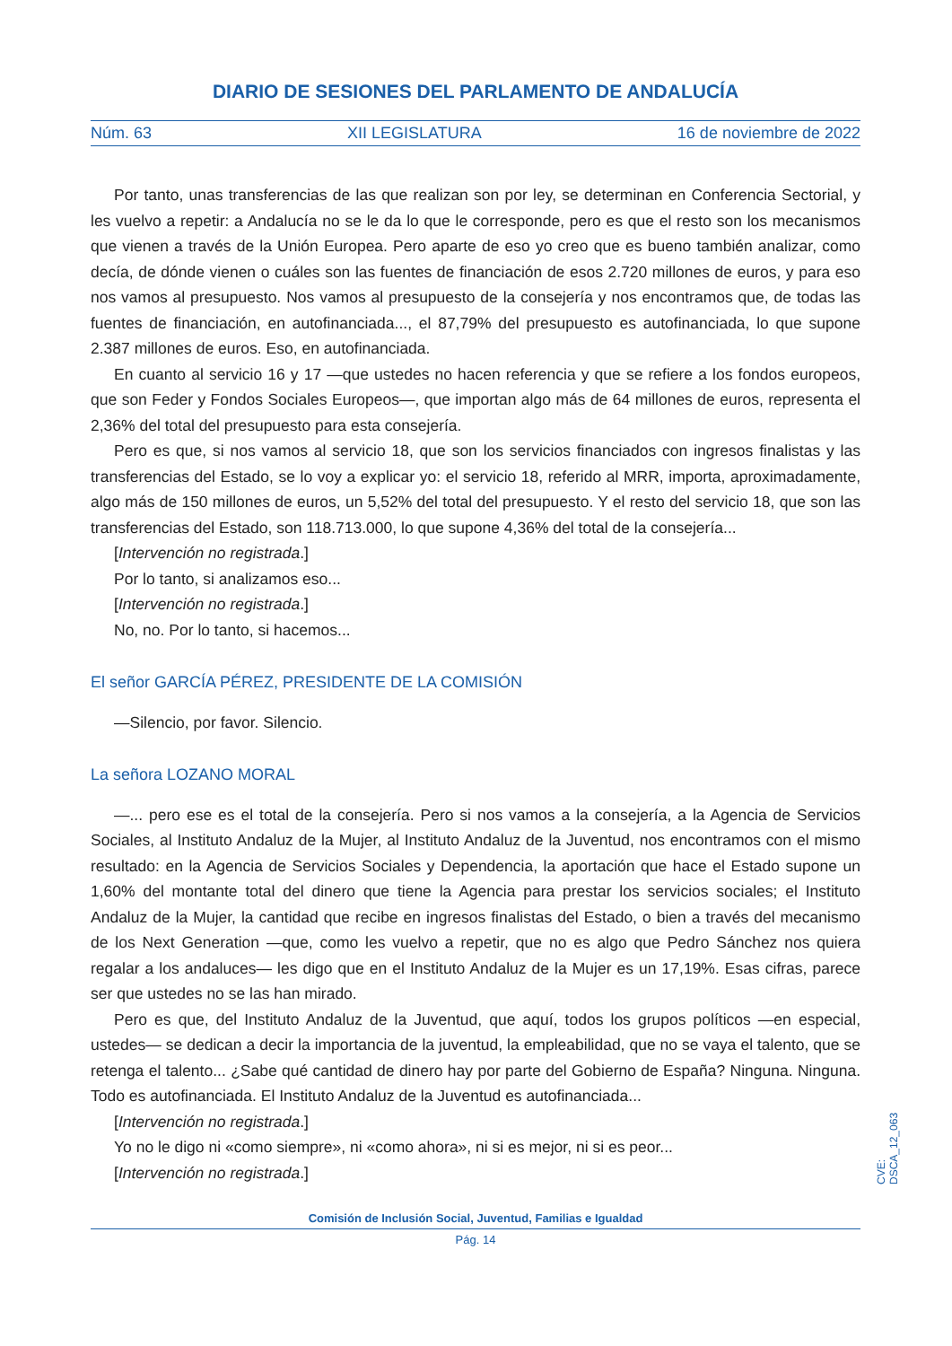DIARIO DE SESIONES DEL PARLAMENTO DE ANDALUCÍA
Núm. 63 XII LEGISLATURA 16 de noviembre de 2022
Por tanto, unas transferencias de las que realizan son por ley, se determinan en Conferencia Sectorial, y les vuelvo a repetir: a Andalucía no se le da lo que le corresponde, pero es que el resto son los mecanismos que vienen a través de la Unión Europea. Pero aparte de eso yo creo que es bueno también analizar, como decía, de dónde vienen o cuáles son las fuentes de financiación de esos 2.720 millones de euros, y para eso nos vamos al presupuesto. Nos vamos al presupuesto de la consejería y nos encontramos que, de todas las fuentes de financiación, en autofinanciada..., el 87,79% del presupuesto es autofinanciada, lo que supone 2.387 millones de euros. Eso, en autofinanciada.
En cuanto al servicio 16 y 17 —que ustedes no hacen referencia y que se refiere a los fondos europeos, que son Feder y Fondos Sociales Europeos—, que importan algo más de 64 millones de euros, representa el 2,36% del total del presupuesto para esta consejería.
Pero es que, si nos vamos al servicio 18, que son los servicios financiados con ingresos finalistas y las transferencias del Estado, se lo voy a explicar yo: el servicio 18, referido al MRR, importa, aproximadamente, algo más de 150 millones de euros, un 5,52% del total del presupuesto. Y el resto del servicio 18, que son las transferencias del Estado, son 118.713.000, lo que supone 4,36% del total de la consejería...
[Intervención no registrada.]
Por lo tanto, si analizamos eso...
[Intervención no registrada.]
No, no. Por lo tanto, si hacemos...
El señor GARCÍA PÉREZ, PRESIDENTE DE LA COMISIÓN
—Silencio, por favor. Silencio.
La señora LOZANO MORAL
—... pero ese es el total de la consejería. Pero si nos vamos a la consejería, a la Agencia de Servicios Sociales, al Instituto Andaluz de la Mujer, al Instituto Andaluz de la Juventud, nos encontramos con el mismo resultado: en la Agencia de Servicios Sociales y Dependencia, la aportación que hace el Estado supone un 1,60% del montante total del dinero que tiene la Agencia para prestar los servicios sociales; el Instituto Andaluz de la Mujer, la cantidad que recibe en ingresos finalistas del Estado, o bien a través del mecanismo de los Next Generation —que, como les vuelvo a repetir, que no es algo que Pedro Sánchez nos quiera regalar a los andaluces— les digo que en el Instituto Andaluz de la Mujer es un 17,19%. Esas cifras, parece ser que ustedes no se las han mirado.
Pero es que, del Instituto Andaluz de la Juventud, que aquí, todos los grupos políticos —en especial, ustedes— se dedican a decir la importancia de la juventud, la empleabilidad, que no se vaya el talento, que se retenga el talento... ¿Sabe qué cantidad de dinero hay por parte del Gobierno de España? Ninguna. Ninguna. Todo es autofinanciada. El Instituto Andaluz de la Juventud es autofinanciada...
[Intervención no registrada.]
Yo no le digo ni «como siempre», ni «como ahora», ni si es mejor, ni si es peor...
[Intervención no registrada.]
CVE: DSCA_12_063
Comisión de Inclusión Social, Juventud, Familias e Igualdad
Pág. 14